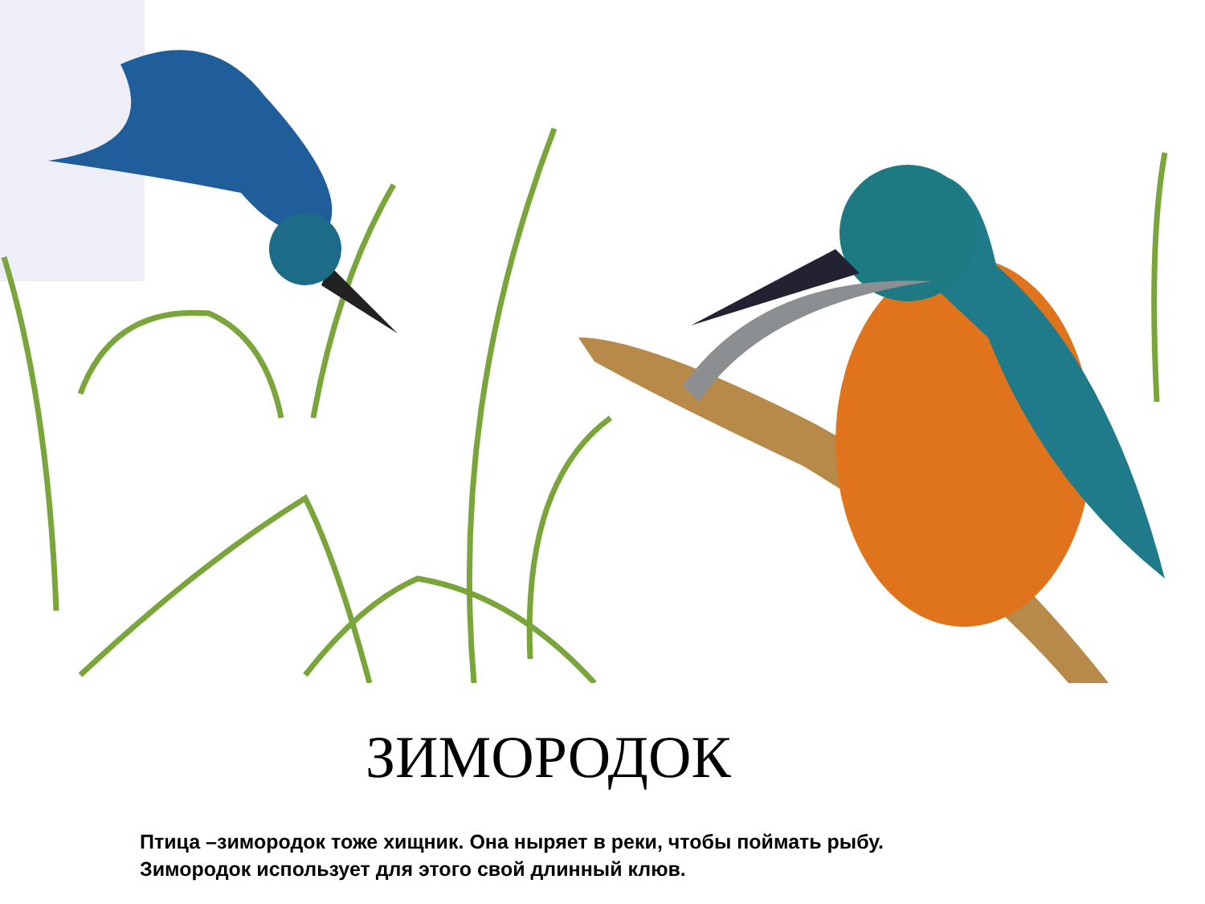ЗИМОРОДОК
Птица –зимородок тоже хищник. Она ныряет в реки, чтобы поймать рыбу.
Зимородок использует для этого свой длинный клюв.